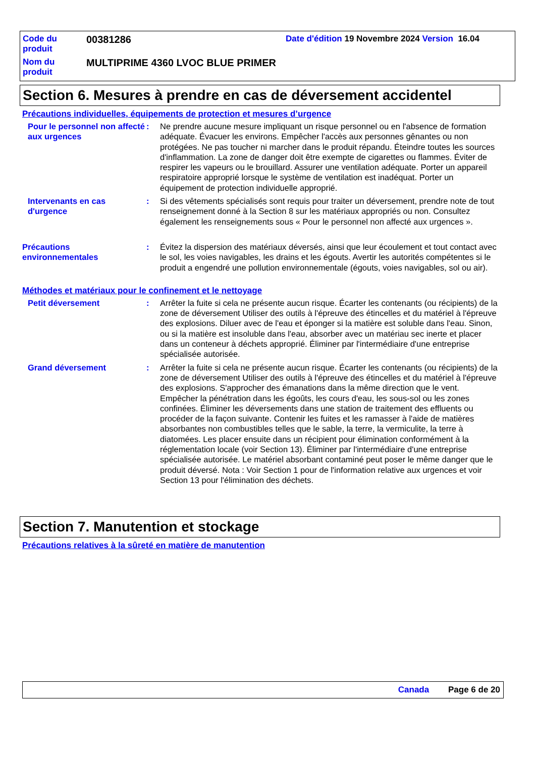Code du produit
00381286
Date d'édition 19 Novembre 2024 Version 16.04
Nom du produit
MULTIPRIME 4360 LVOC BLUE PRIMER
Section 6. Mesures à prendre en cas de déversement accidentel
Précautions individuelles, équipements de protection et mesures d’urgence
Pour le personnel non affecté aux urgences
: Ne prendre aucune mesure impliquant un risque personnel ou en l'absence de formation adéquate. Évacuer les environs. Empêcher l'accès aux personnes gênantes ou non protégées. Ne pas toucher ni marcher dans le produit répandu. Éteindre toutes les sources d'inflammation. La zone de danger doit être exempte de cigarettes ou flammes. Éviter de respirer les vapeurs ou le brouillard. Assurer une ventilation adéquate. Porter un appareil respiratoire approprié lorsque le système de ventilation est inadéquat. Porter un équipement de protection individuelle approprié.
Intervenants en cas d'urgence
: Si des vêtements spécialisés sont requis pour traiter un déversement, prendre note de tout renseignement donné à la Section 8 sur les matériaux appropriés ou non. Consultez également les renseignements sous « Pour le personnel non affecté aux urgences ».
Précautions environnementales
: Évitez la dispersion des matériaux déversés, ainsi que leur écoulement et tout contact avec le sol, les voies navigables, les drains et les égouts. Avertir les autorités compétentes si le produit a engendré une pollution environnementale (égouts, voies navigables, sol ou air).
Méthodes et matériaux pour le confinement et le nettoyage
Petit déversement : Arrêter la fuite si cela ne présente aucun risque. Écarter les contenants (ou récipients) de la zone de déversement Utiliser des outils à l'épreuve des étincelles et du matériel à l'épreuve des explosions. Diluer avec de l'eau et éponger si la matière est soluble dans l'eau. Sinon, ou si la matière est insoluble dans l'eau, absorber avec un matériau sec inerte et placer dans un conteneur à déchets approprié. Éliminer par l'intermédiaire d'une entreprise spécialisée autorisée.
Grand déversement : Arrêter la fuite si cela ne présente aucun risque. Écarter les contenants (ou récipients) de la zone de déversement Utiliser des outils à l'épreuve des étincelles et du matériel à l'épreuve des explosions. S'approcher des émanations dans la même direction que le vent. Empêcher la pénétration dans les égoûts, les cours d'eau, les sous-sol ou les zones confinées. Éliminer les déversements dans une station de traitement des effluents ou procéder de la façon suivante. Contenir les fuites et les ramasser à l'aide de matières absorbantes non combustibles telles que le sable, la terre, la vermiculite, la terre à diatomées. Les placer ensuite dans un récipient pour élimination conformément à la réglementation locale (voir Section 13). Éliminer par l'intermédiaire d'une entreprise spécialisée autorisée. Le matériel absorbant contaminé peut poser le même danger que le produit déversé. Nota : Voir Section 1 pour de l'information relative aux urgences et voir Section 13 pour l'élimination des déchets.
Section 7. Manutention et stockage
Précautions relatives à la sûreté en matière de manutention
Canada Page 6 de 20